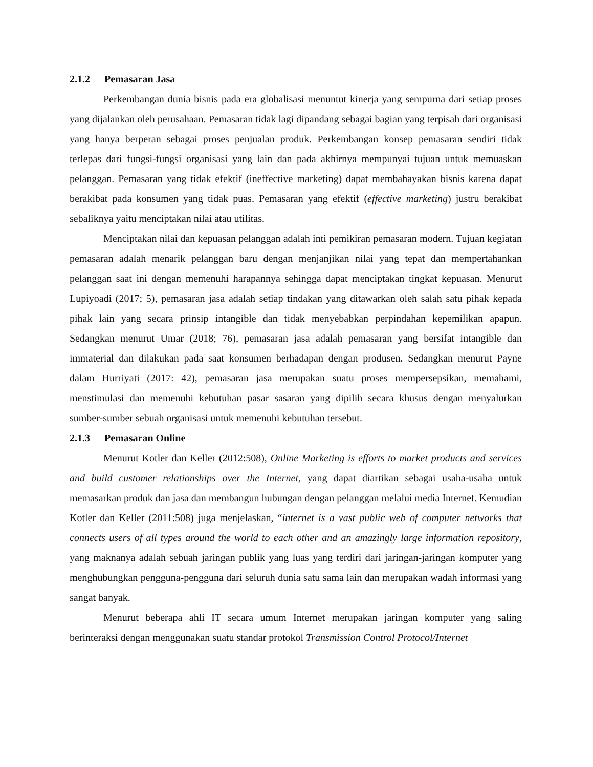2.1.2 Pemasaran Jasa
Perkembangan dunia bisnis pada era globalisasi menuntut kinerja yang sempurna dari setiap proses yang dijalankan oleh perusahaan. Pemasaran tidak lagi dipandang sebagai bagian yang terpisah dari organisasi yang hanya berperan sebagai proses penjualan produk. Perkembangan konsep pemasaran sendiri tidak terlepas dari fungsi-fungsi organisasi yang lain dan pada akhirnya mempunyai tujuan untuk memuaskan pelanggan. Pemasaran yang tidak efektif (ineffective marketing) dapat membahayakan bisnis karena dapat berakibat pada konsumen yang tidak puas. Pemasaran yang efektif (effective marketing) justru berakibat sebaliknya yaitu menciptakan nilai atau utilitas.
Menciptakan nilai dan kepuasan pelanggan adalah inti pemikiran pemasaran modern. Tujuan kegiatan pemasaran adalah menarik pelanggan baru dengan menjanjikan nilai yang tepat dan mempertahankan pelanggan saat ini dengan memenuhi harapannya sehingga dapat menciptakan tingkat kepuasan. Menurut Lupiyoadi (2017; 5), pemasaran jasa adalah setiap tindakan yang ditawarkan oleh salah satu pihak kepada pihak lain yang secara prinsip intangible dan tidak menyebabkan perpindahan kepemilikan apapun. Sedangkan menurut Umar (2018; 76), pemasaran jasa adalah pemasaran yang bersifat intangible dan immaterial dan dilakukan pada saat konsumen berhadapan dengan produsen. Sedangkan menurut Payne dalam Hurriyati (2017: 42), pemasaran jasa merupakan suatu proses mempersepsikan, memahami, menstimulasi dan memenuhi kebutuhan pasar sasaran yang dipilih secara khusus dengan menyalurkan sumber-sumber sebuah organisasi untuk memenuhi kebutuhan tersebut.
2.1.3 Pemasaran Online
Menurut Kotler dan Keller (2012:508), Online Marketing is efforts to market products and services and build customer relationships over the Internet, yang dapat diartikan sebagai usaha-usaha untuk memasarkan produk dan jasa dan membangun hubungan dengan pelanggan melalui media Internet. Kemudian Kotler dan Keller (2011:508) juga menjelaskan, “internet is a vast public web of computer networks that connects users of all types around the world to each other and an amazingly large information repository, yang maknanya adalah sebuah jaringan publik yang luas yang terdiri dari jaringan-jaringan komputer yang menghubungkan pengguna-pengguna dari seluruh dunia satu sama lain dan merupakan wadah informasi yang sangat banyak.
Menurut beberapa ahli IT secara umum Internet merupakan jaringan komputer yang saling berinteraksi dengan menggunakan suatu standar protokol Transmission Control Protocol/Internet